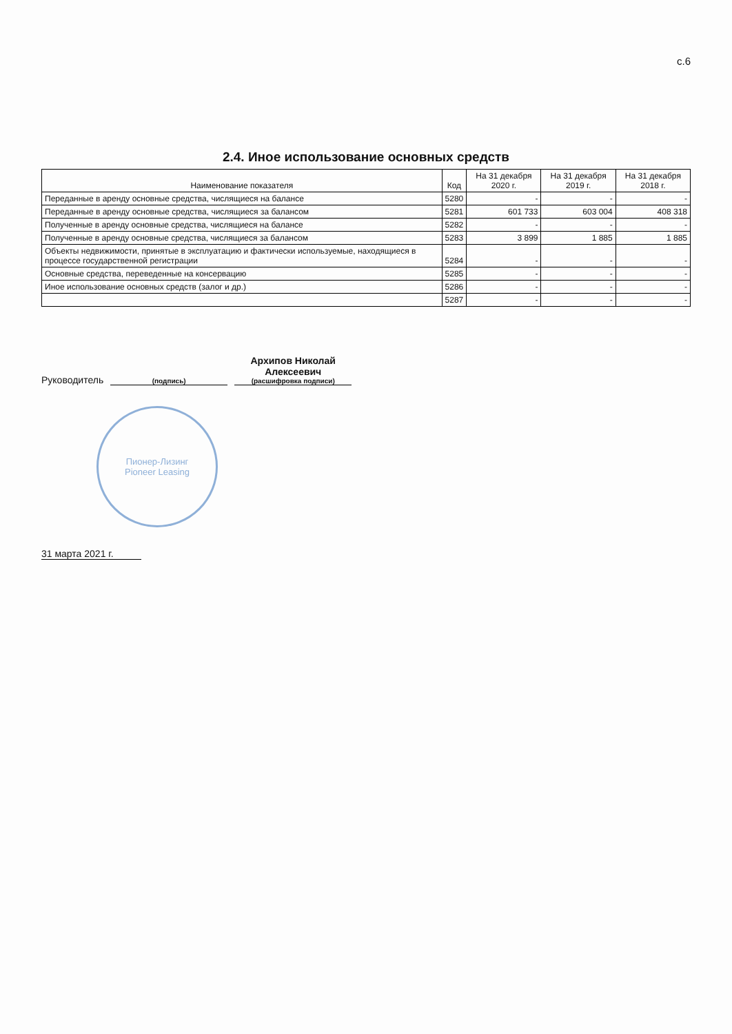с.6
2.4. Иное использование основных средств
| Наименование показателя | Код | На 31 декабря 2020 г. | На 31 декабря 2019 г. | На 31 декабря 2018 г. |
| --- | --- | --- | --- | --- |
| Переданные в аренду основные средства, числящиеся на балансе | 5280 | - | - | - |
| Переданные в аренду основные средства, числящиеся за балансом | 5281 | 601 733 | 603 004 | 408 318 |
| Полученные в аренду основные средства, числящиеся на балансе | 5282 | - | - | - |
| Полученные в аренду основные средства, числящиеся за балансом | 5283 | 3 899 | 1 885 | 1 885 |
| Объекты недвижимости, принятые в эксплуатацию и фактически используемые, находящиеся в процессе государственной регистрации | 5284 | - | - | - |
| Основные средства, переведенные на консервацию | 5285 | - | - | - |
| Иное использование основных средств (залог и др.) | 5286 | - | - | - |
| | 5287 | - | - | - |
Руководитель
(подпись)
Архипов Николай
Алексеевич
(расшифровка подписи)
Пионер-Лизинг
Pioneer Leasing
31 марта 2021 г.